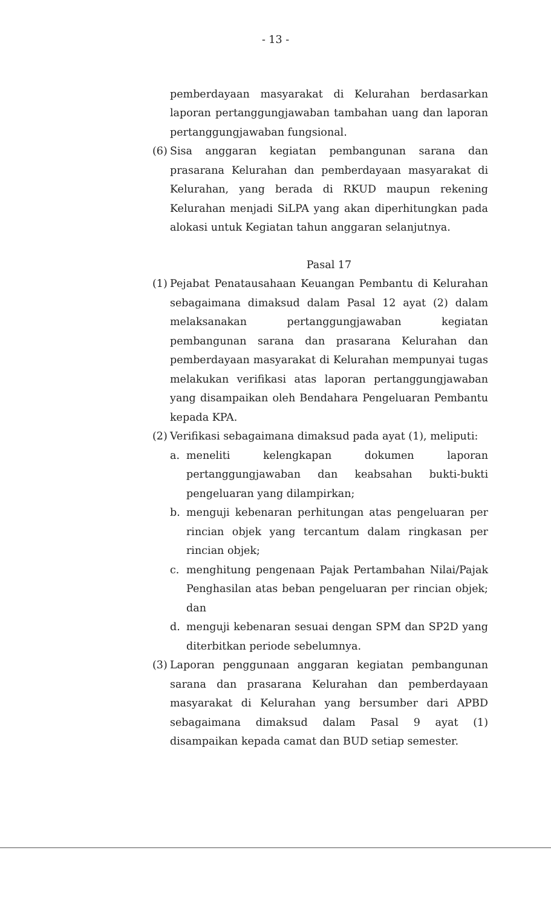- 13 -
pemberdayaan masyarakat di Kelurahan berdasarkan laporan pertanggungjawaban tambahan uang dan laporan pertanggungjawaban fungsional.
(6) Sisa anggaran kegiatan pembangunan sarana dan prasarana Kelurahan dan pemberdayaan masyarakat di Kelurahan, yang berada di RKUD maupun rekening Kelurahan menjadi SiLPA yang akan diperhitungkan pada alokasi untuk Kegiatan tahun anggaran selanjutnya.
Pasal 17
(1) Pejabat Penatausahaan Keuangan Pembantu di Kelurahan sebagaimana dimaksud dalam Pasal 12 ayat (2) dalam melaksanakan pertanggungjawaban kegiatan pembangunan sarana dan prasarana Kelurahan dan pemberdayaan masyarakat di Kelurahan mempunyai tugas melakukan verifikasi atas laporan pertanggungjawaban yang disampaikan oleh Bendahara Pengeluaran Pembantu kepada KPA.
(2) Verifikasi sebagaimana dimaksud pada ayat (1), meliputi:
a. meneliti kelengkapan dokumen laporan pertanggungjawaban dan keabsahan bukti-bukti pengeluaran yang dilampirkan;
b. menguji kebenaran perhitungan atas pengeluaran per rincian objek yang tercantum dalam ringkasan per rincian objek;
c. menghitung pengenaan Pajak Pertambahan Nilai/Pajak Penghasilan atas beban pengeluaran per rincian objek; dan
d. menguji kebenaran sesuai dengan SPM dan SP2D yang diterbitkan periode sebelumnya.
(3) Laporan penggunaan anggaran kegiatan pembangunan sarana dan prasarana Kelurahan dan pemberdayaan masyarakat di Kelurahan yang bersumber dari APBD sebagaimana dimaksud dalam Pasal 9 ayat (1) disampaikan kepada camat dan BUD setiap semester.